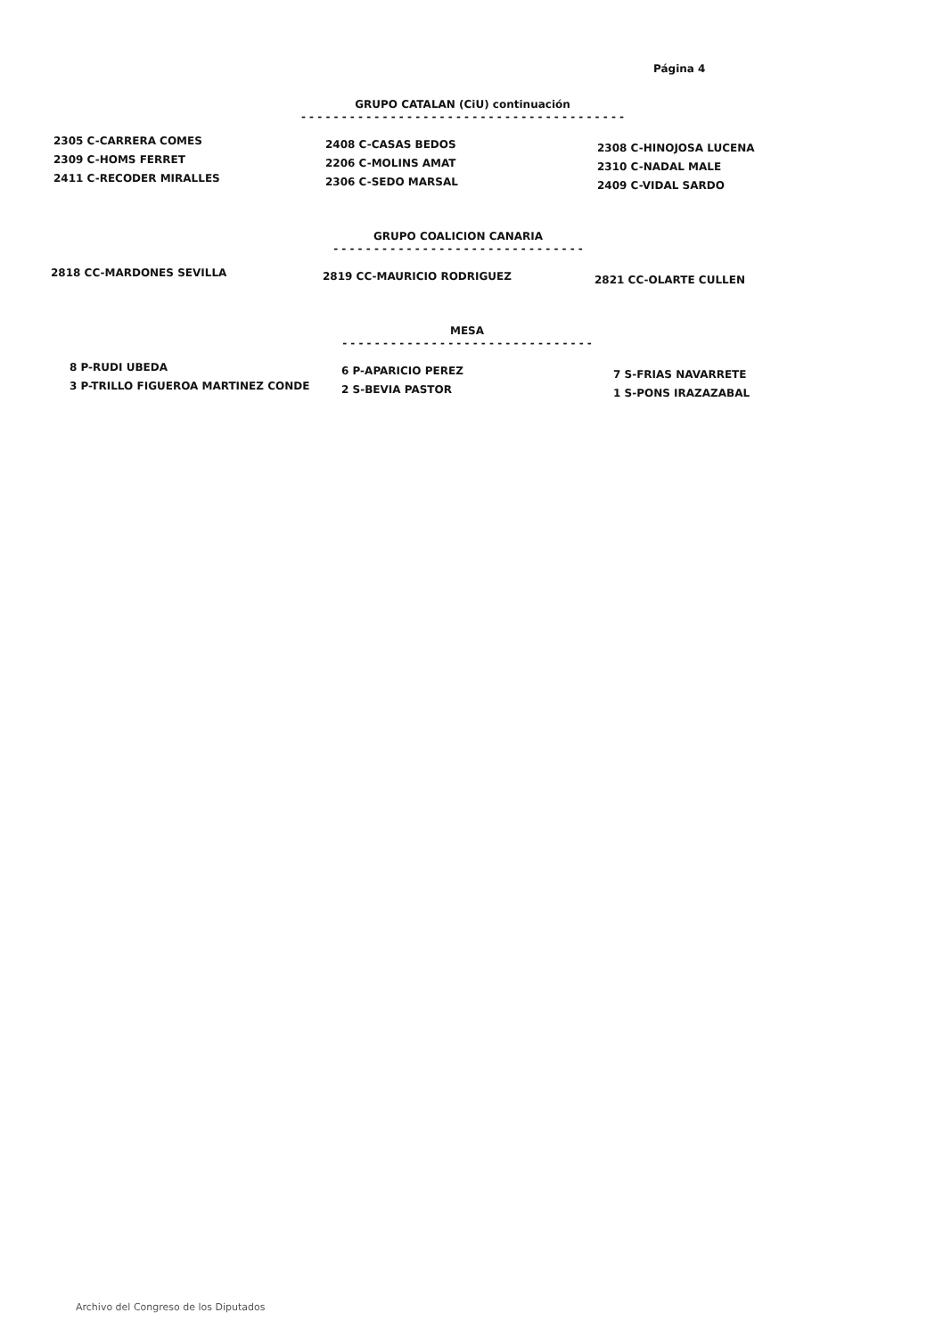Página 4
GRUPO CATALAN (CiU) continuación
- - - - - - - - - - - - - - - - - - - - - - - - - - - - - - - - - - - - - - - -
2305 C-CARRERA COMES
2309 C-HOMS FERRET
2411 C-RECODER MIRALLES
2408 C-CASAS BEDOS
2206 C-MOLINS AMAT
2306 C-SEDO MARSAL
2308 C-HINOJOSA LUCENA
2310 C-NADAL MALE
2409 C-VIDAL SARDO
GRUPO COALICION CANARIA
- - - - - - - - - - - - - - - - - - - - - - - - - - - - - - -
2818 CC-MARDONES SEVILLA 2819 CC-MAURICIO RODRIGUEZ 2821 CC-OLARTE CULLEN
MESA
- - - - - - - - - - - - - - - - - - - - - - - - - - - - - - -
8 P-RUDI UBEDA
3 P-TRILLO FIGUEROA MARTINEZ CONDE
6 P-APARICIO PEREZ
2 S-BEVIA PASTOR
7 S-FRIAS NAVARRETE
1 S-PONS IRAZAZABAL
Archivo del Congreso de los Diputados